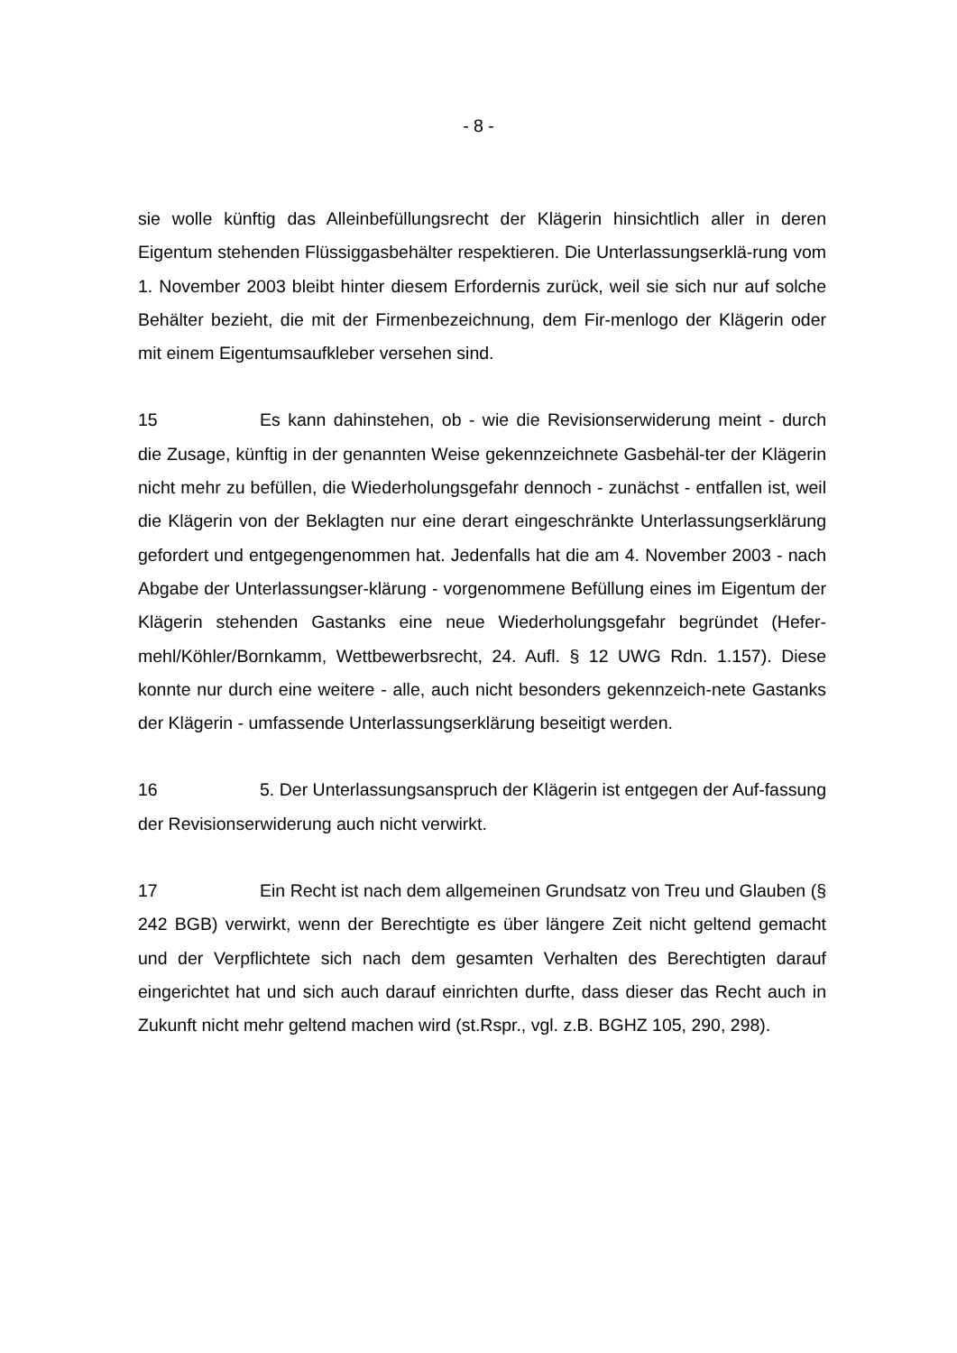- 8 -
sie wolle künftig das Alleinbefüllungsrecht der Klägerin hinsichtlich aller in deren Eigentum stehenden Flüssiggasbehälter respektieren. Die Unterlassungserklä-rung vom 1. November 2003 bleibt hinter diesem Erfordernis zurück, weil sie sich nur auf solche Behälter bezieht, die mit der Firmenbezeichnung, dem Fir-menlogo der Klägerin oder mit einem Eigentumsaufkleber versehen sind.
15 Es kann dahinstehen, ob - wie die Revisionserwiderung meint - durch die Zusage, künftig in der genannten Weise gekennzeichnete Gasbehäl-ter der Klägerin nicht mehr zu befüllen, die Wiederholungsgefahr dennoch - zunächst - entfallen ist, weil die Klägerin von der Beklagten nur eine derart eingeschränkte Unterlassungserklärung gefordert und entgegengenommen hat. Jedenfalls hat die am 4. November 2003 - nach Abgabe der Unterlassungser-klärung - vorgenommene Befüllung eines im Eigentum der Klägerin stehenden Gastanks eine neue Wiederholungsgefahr begründet (Hefer-mehl/Köhler/Bornkamm, Wettbewerbsrecht, 24. Aufl. § 12 UWG Rdn. 1.157). Diese konnte nur durch eine weitere - alle, auch nicht besonders gekennzeich-nete Gastanks der Klägerin - umfassende Unterlassungserklärung beseitigt werden.
16 5. Der Unterlassungsanspruch der Klägerin ist entgegen der Auf-fassung der Revisionserwiderung auch nicht verwirkt.
17 Ein Recht ist nach dem allgemeinen Grundsatz von Treu und Glauben (§ 242 BGB) verwirkt, wenn der Berechtigte es über längere Zeit nicht geltend gemacht und der Verpflichtete sich nach dem gesamten Verhalten des Berechtigten darauf eingerichtet hat und sich auch darauf einrichten durfte, dass dieser das Recht auch in Zukunft nicht mehr geltend machen wird (st.Rspr., vgl. z.B. BGHZ 105, 290, 298).